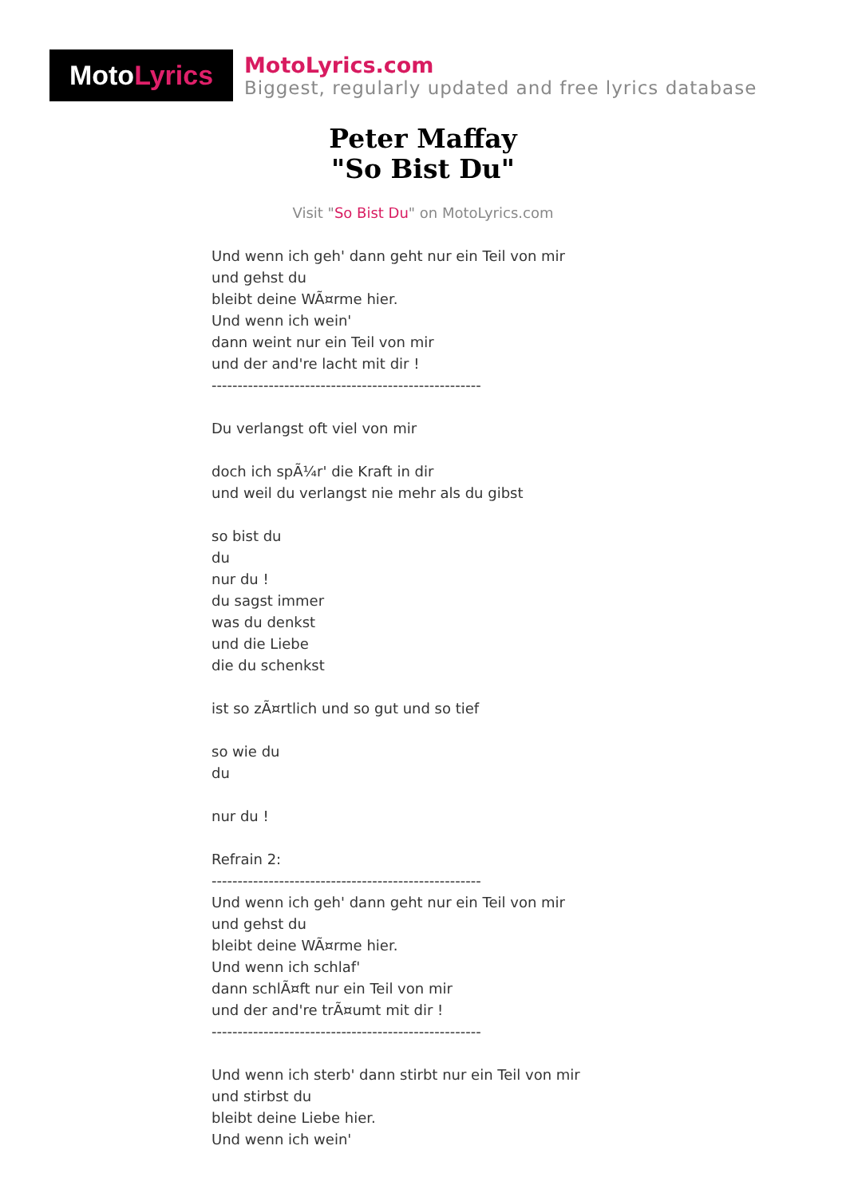Moto Lyrics
MotoLyrics.com
Biggest, regularly updated and free lyrics database
Peter Maffay
"So Bist Du"
Visit "So Bist Du" on MotoLyrics.com
Und wenn ich geh' dann geht nur ein Teil von mir und gehst du bleibt deine WÃ¤rme hier. Und wenn ich wein' dann weint nur ein Teil von mir und der and're lacht mit dir ! ---------------------------------------------------- Du verlangst oft viel von mir doch ich spÃ¼r' die Kraft in dir und weil du verlangst nie mehr als du gibst so bist du du nur du ! du sagst immer was du denkst und die Liebe die du schenkst ist so zÃ¤rtlich und so gut und so tief so wie du du nur du ! Refrain 2: ---------------------------------------------------- Und wenn ich geh' dann geht nur ein Teil von mir und gehst du bleibt deine WÃ¤rme hier. Und wenn ich schlaf' dann schlÃ¤ft nur ein Teil von mir und der and're trÃ¤umt mit dir ! ---------------------------------------------------- Und wenn ich sterb' dann stirbt nur ein Teil von mir und stirbst du bleibt deine Liebe hier. Und wenn ich wein'